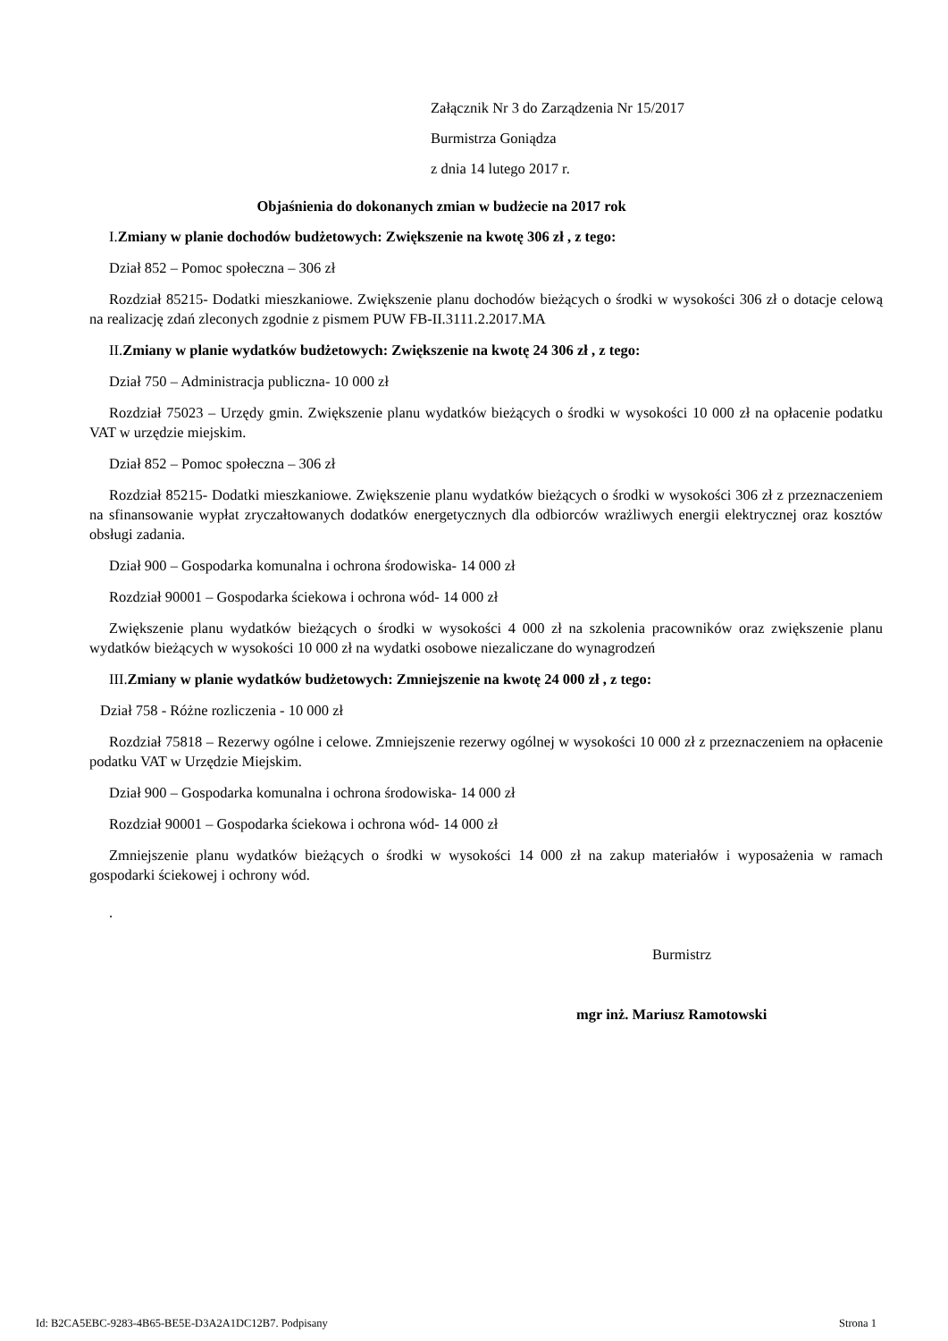Załącznik Nr 3 do Zarządzenia Nr 15/2017
Burmistrza Goniądza
z dnia 14 lutego 2017 r.
Objaśnienia do dokonanych zmian w budżecie na 2017 rok
I.Zmiany w planie dochodów budżetowych: Zwiększenie na kwotę 306 zł , z tego:
Dział 852 – Pomoc społeczna – 306 zł
Rozdział 85215- Dodatki mieszkaniowe. Zwiększenie planu dochodów bieżących o środki w wysokości 306 zł o dotacje celową na realizację zdań zleconych zgodnie z pismem PUW FB-II.3111.2.2017.MA
II.Zmiany w planie wydatków budżetowych: Zwiększenie na kwotę 24 306 zł , z tego:
Dział 750 – Administracja publiczna- 10 000 zł
Rozdział 75023 – Urzędy gmin. Zwiększenie planu wydatków bieżących o środki w wysokości 10 000 zł na opłacenie podatku VAT w urzędzie miejskim.
Dział 852 – Pomoc społeczna – 306 zł
Rozdział 85215- Dodatki mieszkaniowe. Zwiększenie planu wydatków bieżących o środki w wysokości 306 zł z przeznaczeniem na sfinansowanie wypłat zryczałtowanych dodatków energetycznych dla odbiorców wrażliwych energii elektrycznej oraz kosztów obsługi zadania.
Dział 900 – Gospodarka komunalna i ochrona środowiska- 14 000 zł
Rozdział 90001 – Gospodarka ściekowa i ochrona wód- 14 000 zł
Zwiększenie planu wydatków bieżących o środki w wysokości 4 000 zł na szkolenia pracowników oraz zwiększenie planu wydatków bieżących w wysokości 10 000 zł na wydatki osobowe niezaliczane do wynagrodzeń
III.Zmiany w planie wydatków budżetowych: Zmniejszenie na kwotę 24 000 zł , z tego:
Dział 758 - Różne rozliczenia - 10 000 zł
Rozdział 75818 – Rezerwy ogólne i celowe. Zmniejszenie rezerwy ogólnej w wysokości 10 000 zł z przeznaczeniem na opłacenie podatku VAT w Urzędzie Miejskim.
Dział 900 – Gospodarka komunalna i ochrona środowiska- 14 000 zł
Rozdział 90001 – Gospodarka ściekowa i ochrona wód- 14 000 zł
Zmniejszenie planu wydatków bieżących o środki w wysokości 14 000 zł na zakup materiałów i wyposażenia w ramach gospodarki ściekowej i ochrony wód.
.
Burmistrz
mgr inż. Mariusz Ramotowski
Id: B2CA5EBC-9283-4B65-BE5E-D3A2A1DC12B7. Podpisany Strona 1